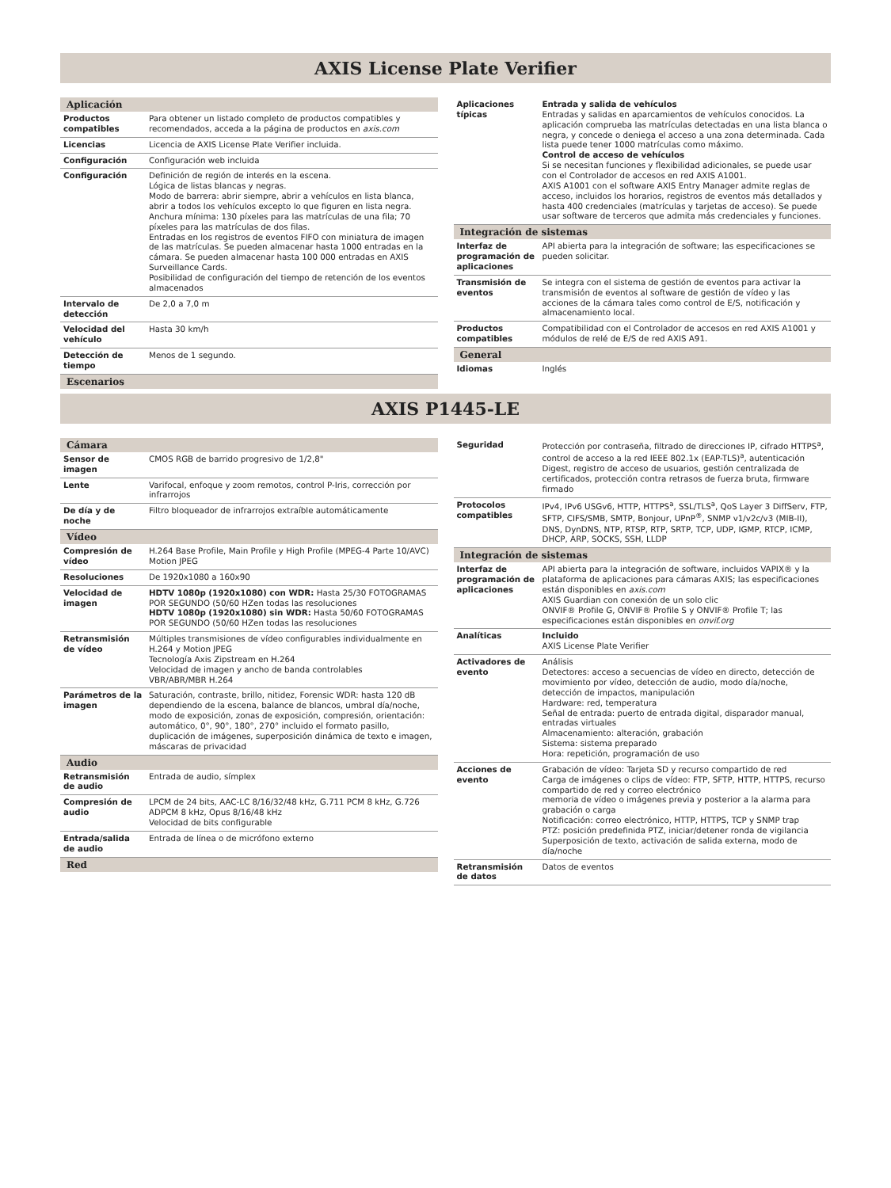AXIS License Plate Verifier
| Aplicación | |
| --- | --- |
| Productos compatibles | Para obtener un listado completo de productos compatibles y recomendados, acceda a la página de productos en axis.com |
| Licencias | Licencia de AXIS License Plate Verifier incluida. |
| Configuración | Configuración web incluida |
| Configuración | Definición de región de interés en la escena. Lógica de listas blancas y negras. Modo de barrera: abrir siempre, abrir a vehículos en lista blanca, abrir a todos los vehículos excepto lo que figuren en lista negra. Anchura mínima: 130 píxeles para las matrículas de una fila; 70 píxeles para las matrículas de dos filas. Entradas en los registros de eventos FIFO con miniatura de imagen de las matrículas. Se pueden almacenar hasta 1000 entradas en la cámara. Se pueden almacenar hasta 100 000 entradas en AXIS Surveillance Cards. Posibilidad de configuración del tiempo de retención de los eventos almacenados |
| Intervalo de detección | De 2,0 a 7,0 m |
| Velocidad del vehículo | Hasta 30 km/h |
| Detección de tiempo | Menos de 1 segundo. |
| Escenarios | |
| Aplicaciones típicas | Entrada y salida de vehículos Entradas y salidas en aparcamientos de vehículos conocidos. La aplicación comprueba las matrículas detectadas en una lista blanca o negra, y concede o deniega el acceso a una zona determinada. Cada lista puede tener 1000 matrículas como máximo. Control de acceso de vehículos Si se necesitan funciones y flexibilidad adicionales, se puede usar con el Controlador de accesos en red AXIS A1001. AXIS A1001 con el software AXIS Entry Manager admite reglas de acceso, incluidos los horarios, registros de eventos más detallados y hasta 400 credenciales (matrículas y tarjetas de acceso). Se puede usar software de terceros que admita más credenciales y funciones. |
| Integración de sistemas | |
| Interfaz de programación de aplicaciones | API abierta para la integración de software; las especificaciones se pueden solicitar. |
| Transmisión de eventos | Se integra con el sistema de gestión de eventos para activar la transmisión de eventos al software de gestión de vídeo y las acciones de la cámara tales como control de E/S, notificación y almacenamiento local. |
| Productos compatibles | Compatibilidad con el Controlador de accesos en red AXIS A1001 y módulos de relé de E/S de red AXIS A91. |
| General | |
| Idiomas | Inglés |
AXIS P1445-LE
| Cámara | |
| --- | --- |
| Sensor de imagen | CMOS RGB de barrido progresivo de 1/2,8" |
| Lente | Varifocal, enfoque y zoom remotos, control P-Iris, corrección por infrarrojos |
| De día y de noche | Filtro bloqueador de infrarrojos extraíble automáticamente |
| Vídeo | |
| Compresión de vídeo | H.264 Base Profile, Main Profile y High Profile (MPEG-4 Parte 10/AVC) Motion JPEG |
| Resoluciones | De 1920x1080 a 160x90 |
| Velocidad de imagen | HDTV 1080p (1920x1080) con WDR: Hasta 25/30 FOTOGRAMAS POR SEGUNDO (50/60 HZen todas las resoluciones HDTV 1080p (1920x1080) sin WDR: Hasta 50/60 FOTOGRAMAS POR SEGUNDO (50/60 HZen todas las resoluciones |
| Retransmisión de vídeo | Múltiples transmisiones de vídeo configurables individualmente en H.264 y Motion JPEG Tecnología Axis Zipstream en H.264 Velocidad de imagen y ancho de banda controlables VBR/ABR/MBR H.264 |
| Parámetros de la imagen | Saturación, contraste, brillo, nitidez, Forensic WDR: hasta 120 dB dependiendo de la escena, balance de blancos, umbral día/noche, modo de exposición, zonas de exposición, compresión, orientación: automático, 0°, 90°, 180°, 270° incluido el formato pasillo, duplicación de imágenes, superposición dinámica de texto e imagen, máscaras de privacidad |
| Audio | |
| Retransmisión de audio | Entrada de audio, símplex |
| Compresión de audio | LPCM de 24 bits, AAC-LC 8/16/32/48 kHz, G.711 PCM 8 kHz, G.726 ADPCM 8 kHz, Opus 8/16/48 kHz Velocidad de bits configurable |
| Entrada/salida de audio | Entrada de línea o de micrófono externo |
| Red | |
| Seguridad | Protección por contraseña, filtrado de direcciones IP, cifrado HTTPS<sup>a</sup>, control de acceso a la red IEEE 802.1x (EAP-TLS)<sup>a</sup>, autenticación Digest, registro de acceso de usuarios, gestión centralizada de certificados, protección contra retrasos de fuerza bruta, firmware firmado |
| Protocolos compatibles | IPv4, IPv6 USGv6, HTTP, HTTPS<sup>a</sup>, SSL/TLS<sup>a</sup>, QoS Layer 3 DiffServ, FTP, SFTP, CIFS/SMB, SMTP, Bonjour, UPnP<sup>®</sup>, SNMP v1/v2c/v3 (MIB-II), DNS, DynDNS, NTP, RTSP, RTP, SRTP, TCP, UDP, IGMP, RTCP, ICMP, DHCP, ARP, SOCKS, SSH, LLDP |
| Integración de sistemas | |
| Interfaz de programación de aplicaciones | API abierta para la integración de software, incluidos VAPIX® y la plataforma de aplicaciones para cámaras AXIS; las especificaciones están disponibles en axis.com AXIS Guardian con conexión de un solo clic ONVIF® Profile G, ONVIF® Profile S y ONVIF® Profile T; las especificaciones están disponibles en onvif.org |
| Analíticas | Incluido AXIS License Plate Verifier |
| Activadores de evento | Análisis Detectores: acceso a secuencias de vídeo en directo, detección de movimiento por vídeo, detección de audio, modo día/noche, detección de impactos, manipulación Hardware: red, temperatura Señal de entrada: puerto de entrada digital, disparador manual, entradas virtuales Almacenamiento: alteración, grabación Sistema: sistema preparado Hora: repetición, programación de uso |
| Acciones de evento | Grabación de vídeo: Tarjeta SD y recurso compartido de red Carga de imágenes o clips de vídeo: FTP, SFTP, HTTP, HTTPS, recurso compartido de red y correo electrónico memoria de vídeo o imágenes previa y posterior a la alarma para grabación o carga Notificación: correo electrónico, HTTP, HTTPS, TCP y SNMP trap PTZ: posición predefinida PTZ, iniciar/detener ronda de vigilancia Superposición de texto, activación de salida externa, modo de día/noche |
| Retransmisión de datos | Datos de eventos |